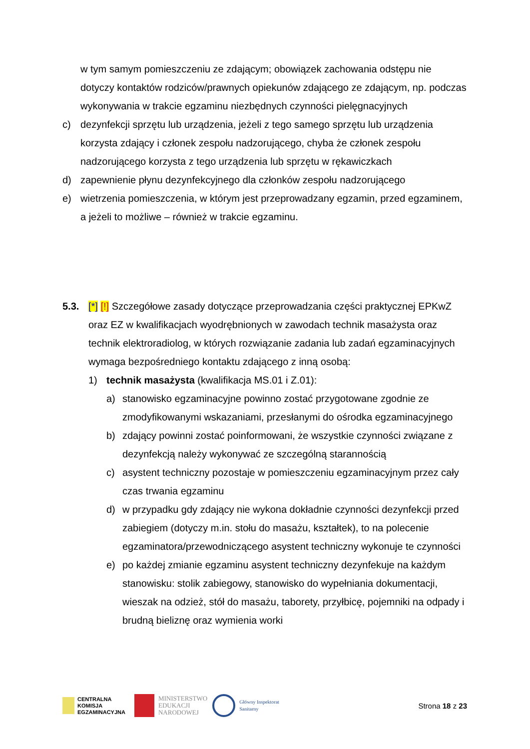w tym samym pomieszczeniu ze zdającym; obowiązek zachowania odstępu nie dotyczy kontaktów rodziców/prawnych opiekunów zdającego ze zdającym, np. podczas wykonywania w trakcie egzaminu niezbędnych czynności pielęgnacyjnych
c) dezynfekcji sprzętu lub urządzenia, jeżeli z tego samego sprzętu lub urządzenia korzysta zdający i członek zespołu nadzorującego, chyba że członek zespołu nadzorującego korzysta z tego urządzenia lub sprzętu w rękawiczkach
d) zapewnienie płynu dezynfekcyjnego dla członków zespołu nadzorującego
e) wietrzenia pomieszczenia, w którym jest przeprowadzany egzamin, przed egzaminem, a jeżeli to możliwe – również w trakcie egzaminu.
5.3. [*] [!] Szczegółowe zasady dotyczące przeprowadzania części praktycznej EPKwZ oraz EZ w kwalifikacjach wyodrębnionych w zawodach technik masażysta oraz technik elektroradiolog, w których rozwiązanie zadania lub zadań egzaminacyjnych wymaga bezpośredniego kontaktu zdającego z inną osobą:
1) technik masażysta (kwalifikacja MS.01 i Z.01):
a) stanowisko egzaminacyjne powinno zostać przygotowane zgodnie ze zmodyfikowanymi wskazaniami, przesłanymi do ośrodka egzaminacyjnego
b) zdający powinni zostać poinformowani, że wszystkie czynności związane z dezynfekcją należy wykonywać ze szczególną starannością
c) asystent techniczny pozostaje w pomieszczeniu egzaminacyjnym przez cały czas trwania egzaminu
d) w przypadku gdy zdający nie wykona dokładnie czynności dezynfekcji przed zabiegiem (dotyczy m.in. stołu do masażu, kształtek), to na polecenie egzaminatora/przewodniczącego asystent techniczny wykonuje te czynności
e) po każdej zmianie egzaminu asystent techniczny dezynfekuje na każdym stanowisku: stolik zabiegowy, stanowisko do wypełniania dokumentacji, wieszak na odzież, stół do masażu, taborety, przyłbicę, pojemniki na odpady i brudną bieliznę oraz wymienia worki
CENTRALNA
KOMISJA
EGZAMINACYJNA
MINISTERSTWO
EDUKACJI
NARODOWEJ
Główny Inspektorat
Sanitarny
Strona 18 z 23